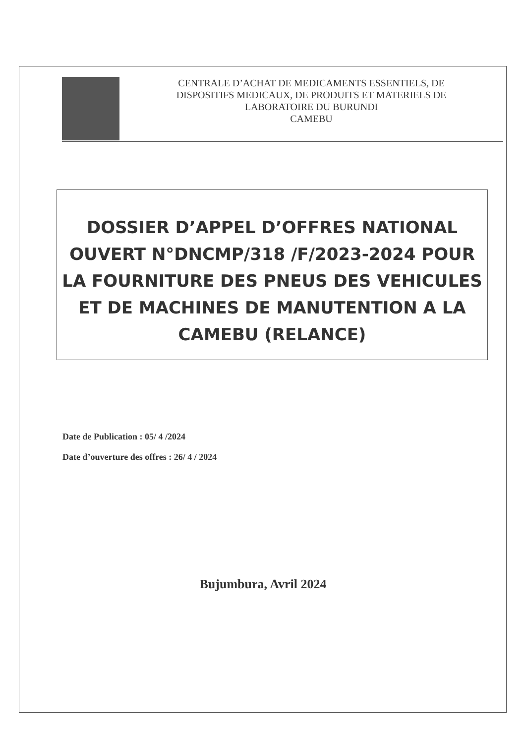CENTRALE D’ACHAT DE MEDICAMENTS ESSENTIELS, DE
DISPOSITIFS MEDICAUX, DE PRODUITS ET MATERIELS DE
LABORATOIRE DU BURUNDI
CAMEBU
DOSSIER D’APPEL D’OFFRES NATIONAL
OUVERT N°DNCMP/318 /F/2023-2024 POUR
LA FOURNITURE DES PNEUS DES VEHICULES
ET DE MACHINES DE MANUTENTION A LA
CAMEBU (RELANCE)
Date de Publication : 05/ 4 /2024
Date d’ouverture des offres : 26/ 4 / 2024
Bujumbura, Avril 2024